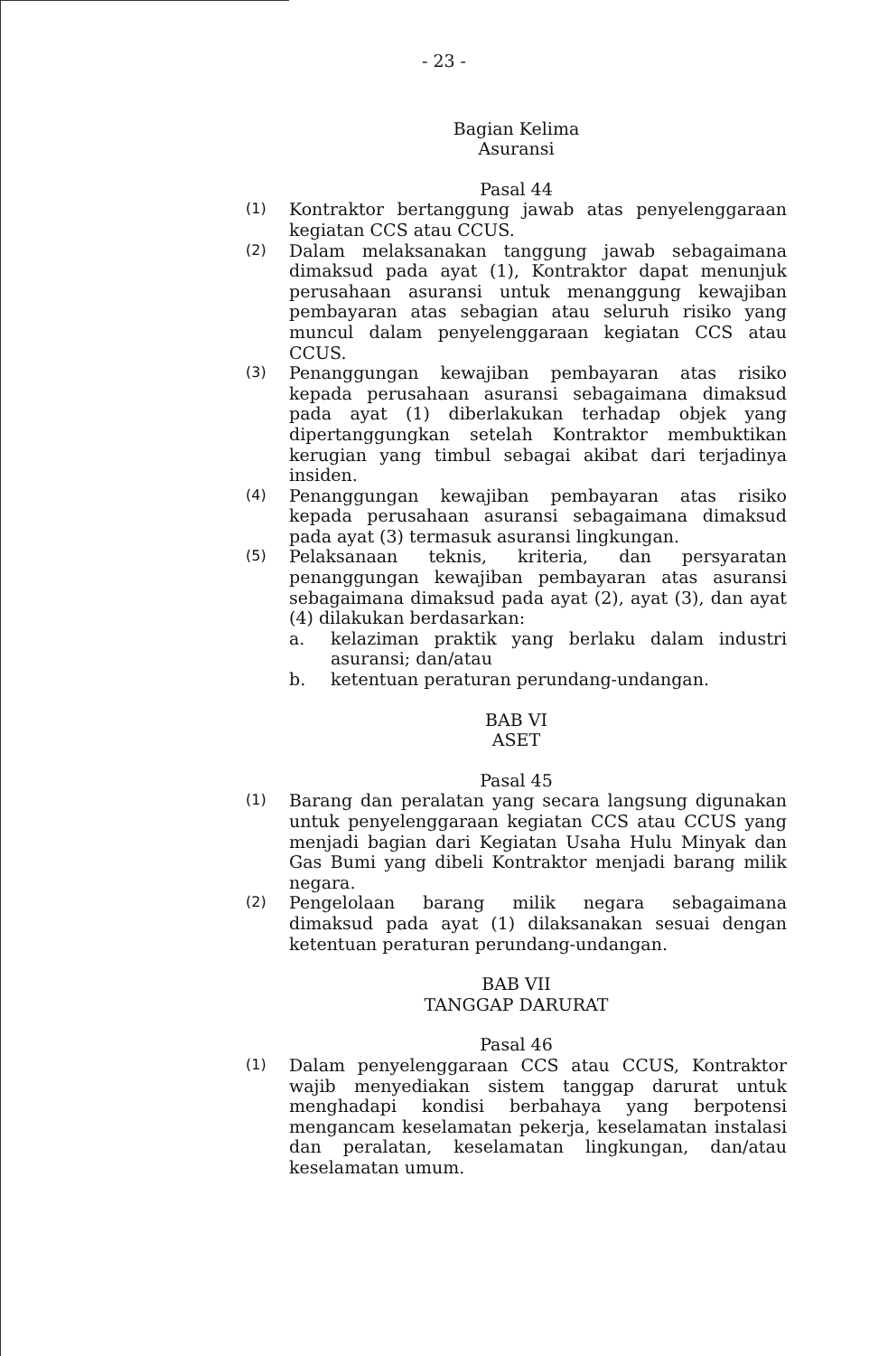- 23 -
Bagian Kelima
Asuransi
Pasal 44
(1)
Kontraktor bertanggung jawab atas penyelenggaraan kegiatan CCS atau CCUS.
(2)
Dalam melaksanakan tanggung jawab sebagaimana dimaksud pada ayat (1), Kontraktor dapat menunjuk perusahaan asuransi untuk menanggung kewajiban pembayaran atas sebagian atau seluruh risiko yang muncul dalam penyelenggaraan kegiatan CCS atau CCUS.
(3)
Penanggungan kewajiban pembayaran atas risiko kepada perusahaan asuransi sebagaimana dimaksud pada ayat (1) diberlakukan terhadap objek yang dipertanggungkan setelah Kontraktor membuktikan kerugian yang timbul sebagai akibat dari terjadinya insiden.
(4)
Penanggungan kewajiban pembayaran atas risiko kepada perusahaan asuransi sebagaimana dimaksud pada ayat (3) termasuk asuransi lingkungan.
(5)
Pelaksanaan teknis, kriteria, dan persyaratan penanggungan kewajiban pembayaran atas asuransi sebagaimana dimaksud pada ayat (2), ayat (3), dan ayat (4) dilakukan berdasarkan:
a. kelaziman praktik yang berlaku dalam industri asuransi; dan/atau
b. ketentuan peraturan perundang-undangan.
BAB VI
ASET
Pasal 45
(1)
Barang dan peralatan yang secara langsung digunakan untuk penyelenggaraan kegiatan CCS atau CCUS yang menjadi bagian dari Kegiatan Usaha Hulu Minyak dan Gas Bumi yang dibeli Kontraktor menjadi barang milik negara.
(2)
Pengelolaan barang milik negara sebagaimana dimaksud pada ayat (1) dilaksanakan sesuai dengan ketentuan peraturan perundang-undangan.
BAB VII
TANGGAP DARURAT
Pasal 46
(1)
Dalam penyelenggaraan CCS atau CCUS, Kontraktor wajib menyediakan sistem tanggap darurat untuk menghadapi kondisi berbahaya yang berpotensi mengancam keselamatan pekerja, keselamatan instalasi dan peralatan, keselamatan lingkungan, dan/atau keselamatan umum.